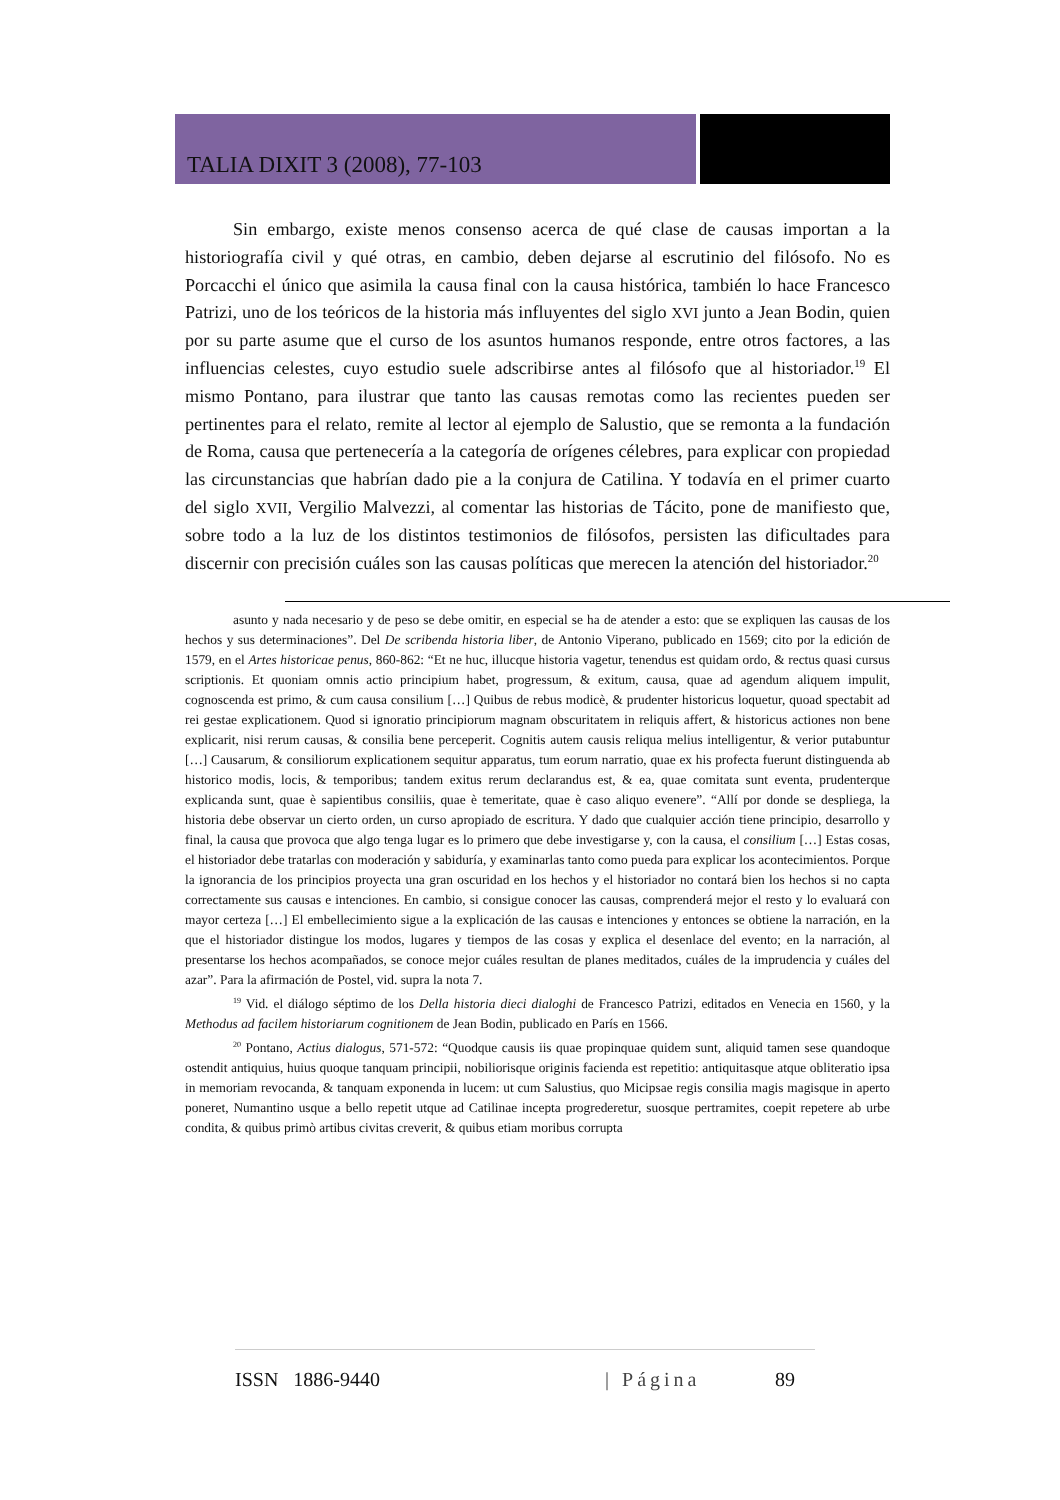TALIA DIXIT 3 (2008), 77-103
Sin embargo, existe menos consenso acerca de qué clase de causas importan a la historiografía civil y qué otras, en cambio, deben dejarse al escrutinio del filósofo. No es Porcacchi el único que asimila la causa final con la causa histórica, también lo hace Francesco Patrizi, uno de los teóricos de la historia más influyentes del siglo XVI junto a Jean Bodin, quien por su parte asume que el curso de los asuntos humanos responde, entre otros factores, a las influencias celestes, cuyo estudio suele adscribirse antes al filósofo que al historiador.<sup>19</sup> El mismo Pontano, para ilustrar que tanto las causas remotas como las recientes pueden ser pertinentes para el relato, remite al lector al ejemplo de Salustio, que se remonta a la fundación de Roma, causa que pertenecería a la categoría de orígenes célebres, para explicar con propiedad las circunstancias que habrían dado pie a la conjura de Catilina. Y todavía en el primer cuarto del siglo XVII, Vergilio Malvezzi, al comentar las historias de Tácito, pone de manifiesto que, sobre todo a la luz de los distintos testimonios de filósofos, persisten las dificultades para discernir con precisión cuáles son las causas políticas que merecen la atención del historiador.<sup>20</sup>
asunto y nada necesario y de peso se debe omitir, en especial se ha de atender a esto: que se expliquen las causas de los hechos y sus determinaciones”. Del De scribenda historia liber, de Antonio Viperano, publicado en 1569; cito por la edición de 1579, en el Artes historicae penus, 860-862: “Et ne huc, illucque historia vagetur, tenendus est quidam ordo, & rectus quasi cursus scriptionis. Et quoniam omnis actio principium habet, progressum, & exitum, causa, quae ad agendum aliquem impulit, cognoscenda est primo, & cum causa consilium […] Quibus de rebus modicè, & prudenter historicus loquetur, quoad spectabit ad rei gestae explicationem. Quod si ignoratio principiorum magnam obscuritatem in reliquis affert, & historicus actiones non bene explicarit, nisi rerum causas, & consilia bene perceperit. Cognitis autem causis reliqua melius intelligentur, & verior putabuntur […] Causarum, & consiliorum explicationem sequitur apparatus, tum eorum narratio, quae ex his profecta fuerunt distinguenda ab historico modis, locis, & temporibus; tandem exitus rerum declarandus est, & ea, quae comitata sunt eventa, prudenterque explicanda sunt, quae è sapientibus consiliis, quae è temeritate, quae è caso aliquo evenere”. “Allí por donde se despliega, la historia debe observar un cierto orden, un curso apropiado de escritura. Y dado que cualquier acción tiene principio, desarrollo y final, la causa que provoca que algo tenga lugar es lo primero que debe investigarse y, con la causa, el consilium […] Estas cosas, el historiador debe tratarlas con moderación y sabiduría, y examinarlas tanto como pueda para explicar los acontecimientos. Porque la ignorancia de los principios proyecta una gran oscuridad en los hechos y el historiador no contará bien los hechos si no capta correctamente sus causas e intenciones. En cambio, si consigue conocer las causas, comprenderá mejor el resto y lo evaluará con mayor certeza […] El embellecimiento sigue a la explicación de las causas e intenciones y entonces se obtiene la narración, en la que el historiador distingue los modos, lugares y tiempos de las cosas y explica el desenlace del evento; en la narración, al presentarse los hechos acompañados, se conoce mejor cuáles resultan de planes meditados, cuáles de la imprudencia y cuáles del azar”. Para la afirmación de Postel, vid. supra la nota 7.
<sup>19</sup> Vid. el diálogo séptimo de los Della historia dieci dialoghi de Francesco Patrizi, editados en Venecia en 1560, y la Methodus ad facilem historiarum cognitionem de Jean Bodin, publicado en París en 1566.
<sup>20</sup> Pontano, Actius dialogus, 571-572: “Quodque causis iis quae propinquae quidem sunt, aliquid tamen sese quandoque ostendit antiquius, huius quoque tanquam principii, nobiliorisque originis facienda est repetitio: antiquitasque atque obliteratio ipsa in memoriam revocanda, & tanquam exponenda in lucem: ut cum Salustius, quo Micipsae regis consilia magis magisque in aperto poneret, Numantino usque a bello repetit utque ad Catilinae incepta progrederetur, suosque pertramites, coepit repetere ab urbe condita, & quibus primò artibus civitas creverit, & quibus etiam moribus corrupta
ISSN 1886-9440 | Página 89